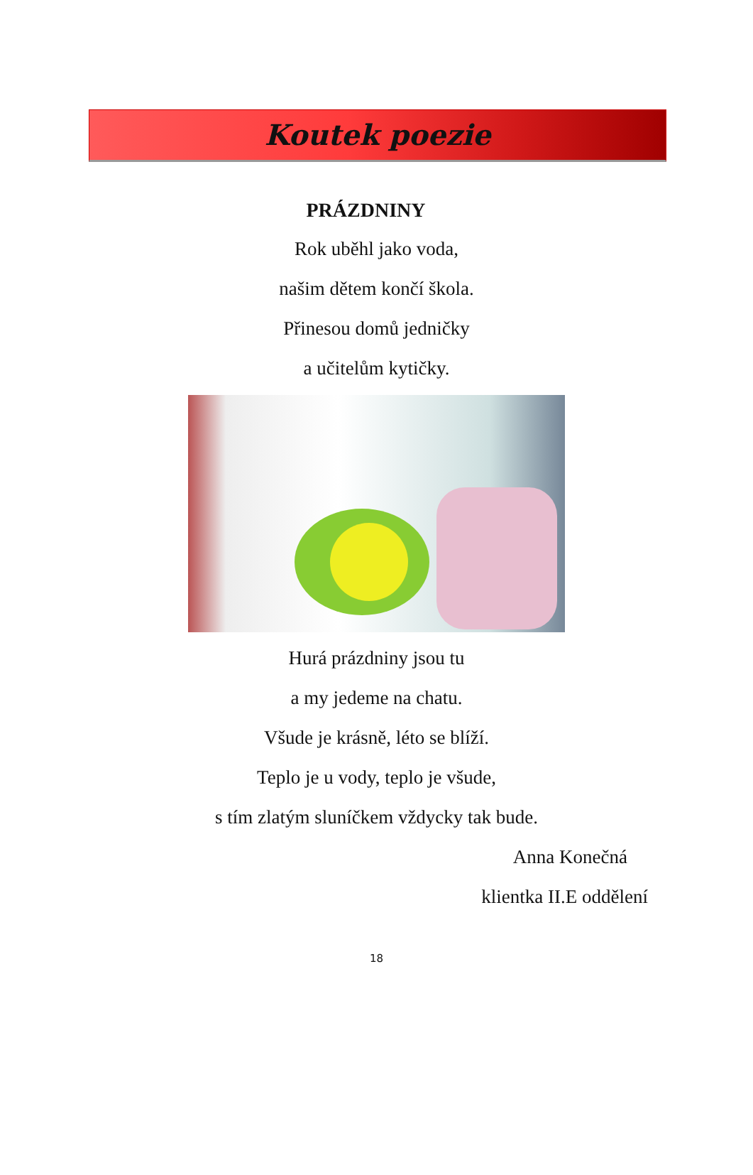Koutek poezie
PRÁZDNINY
Rok uběhl jako voda,
našim dětem končí škola.
Přinesou domů jedničky
a učitelům kytičky.
Hurá prázdniny jsou tu
a my jedeme na chatu.
Všude je krásně, léto se blíží.
Teplo je u vody, teplo je všude,
s tím zlatým sluníčkem vždycky tak bude.
Anna Konečná
klientka II.E oddělení
18